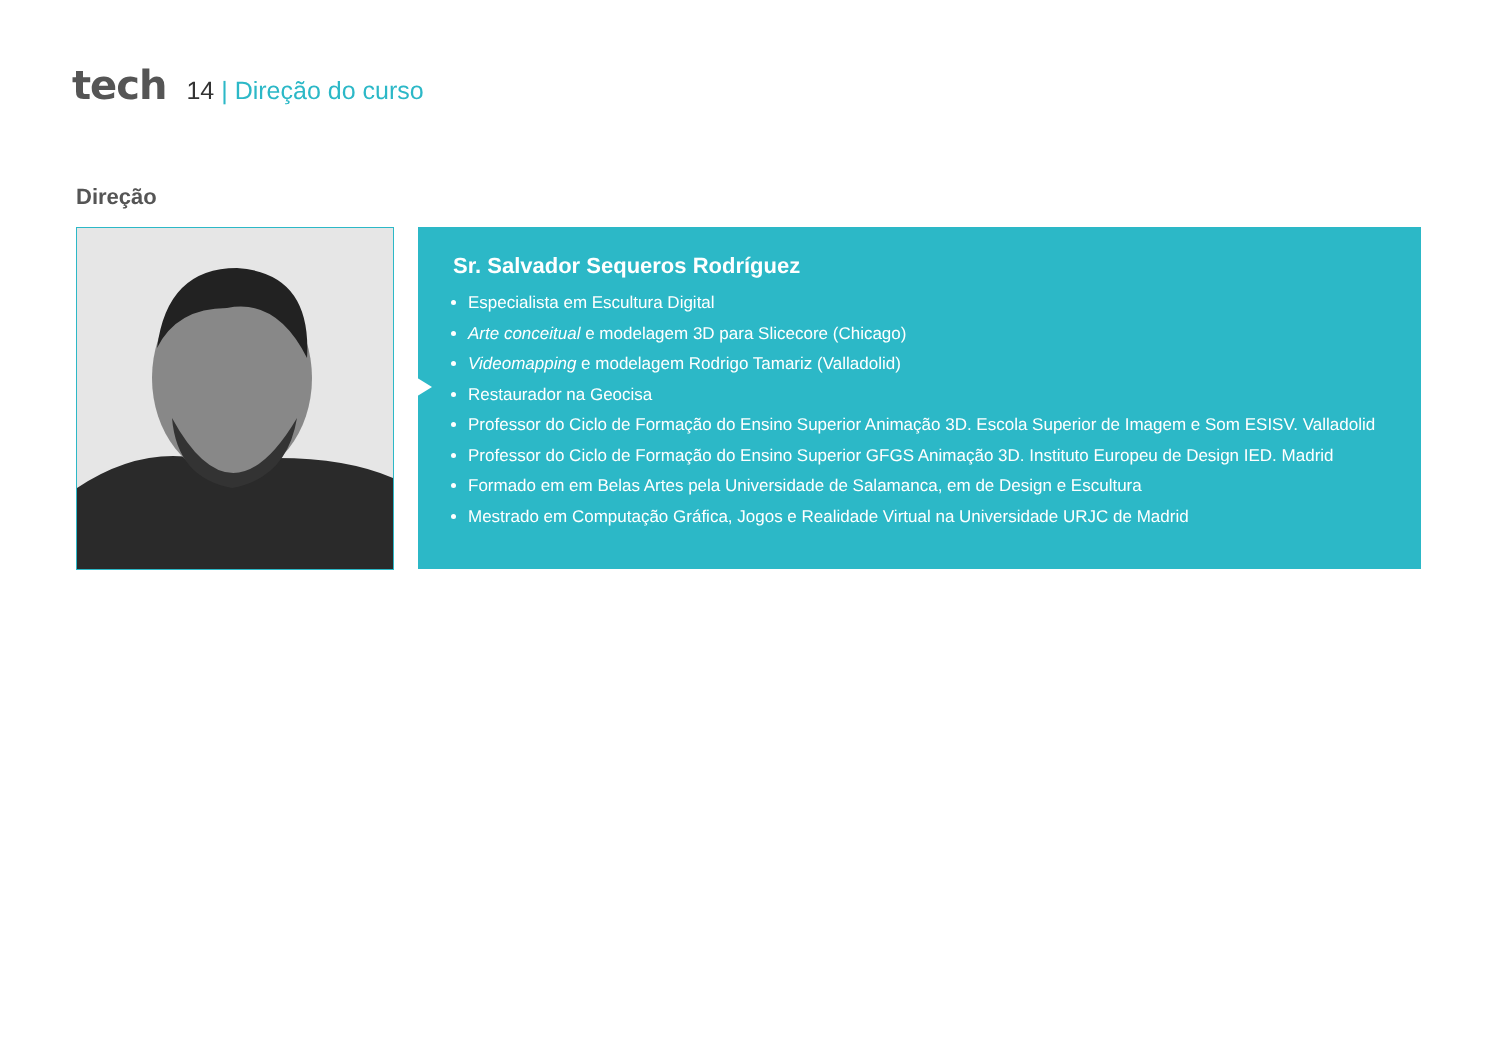tech
14 | Direção do curso
Direção
Sr. Salvador Sequeros Rodríguez
Especialista em Escultura Digital
Arte conceitual e modelagem 3D para Slicecore (Chicago)
Videomapping e modelagem Rodrigo Tamariz (Valladolid)
Restaurador na Geocisa
Professor do Ciclo de Formação do Ensino Superior Animação 3D. Escola Superior de Imagem e Som ESISV. Valladolid
Professor do Ciclo de Formação do Ensino Superior GFGS Animação 3D. Instituto Europeu de Design IED. Madrid
Formado em em Belas Artes pela Universidade de Salamanca, em de Design e Escultura
Mestrado em Computação Gráfica, Jogos e Realidade Virtual na Universidade URJC de Madrid